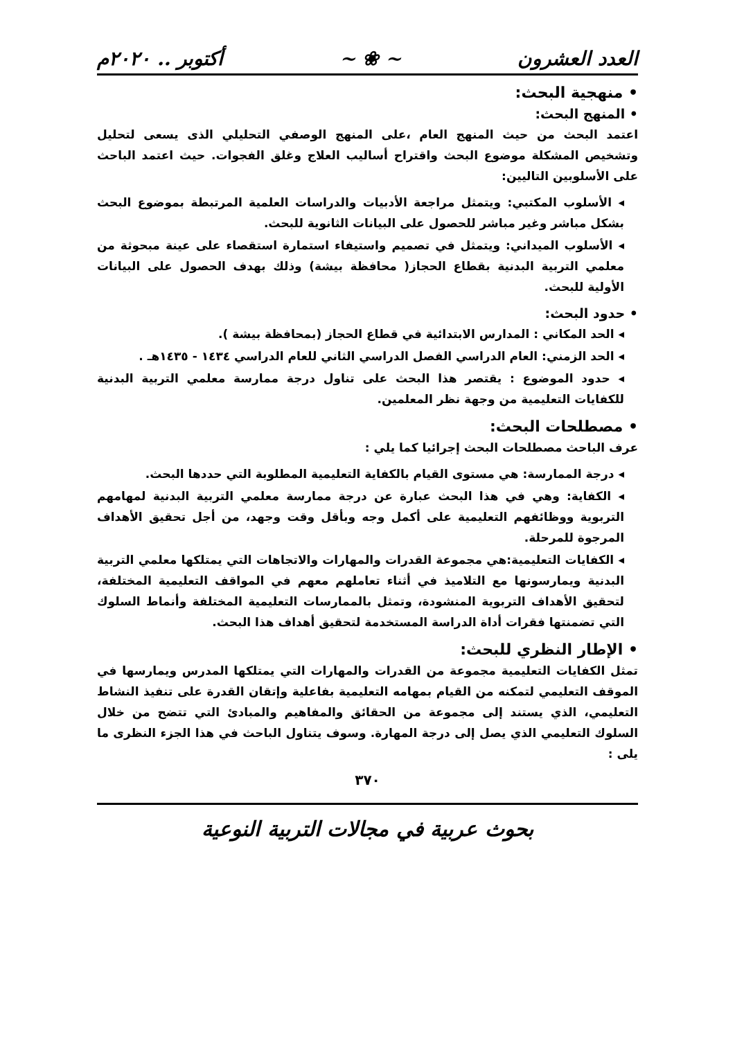العدد العشرون ~ ❀ ~ أكتوبر .. ٢٠٢٠م
• منهجية البحث:
• المنهج البحث:
اعتمد البحث من حيث المنهج العام ،على المنهج الوصفي التحليلي الذى يسعى لتحليل وتشخيص المشكلة موضوع البحث واقتراح أساليب العلاج وغلق الفجوات. حيث اعتمد الباحث على الأسلوبين التاليين:
◂ الأسلوب المكتبي: ويتمثل مراجعة الأدبيات والدراسات العلمية المرتبطة بموضوع البحث بشكل مباشر وغير مباشر للحصول على البيانات الثانوية للبحث.
◂ الأسلوب الميداني: ويتمثل في تصميم واستيفاء استمارة استقصاء على عينة مبحوثة من معلمي التربية البدنية بقطاع الحجاز( محافظة بيشة) وذلك بهدف الحصول على البيانات الأولية للبحث.
• حدود البحث:
◂ الحد المكاني : المدارس الابتدائية في قطاع الحجاز (بمحافظة بيشة ).
◂ الحد الزمني: العام الدراسي الفصل الدراسي الثاني للعام الدراسي ١٤٣٤ - ١٤٣٥هـ .
◂ حدود الموضوع : يقتصر هذا البحث على تناول درجة ممارسة معلمي التربية البدنية للكفايات التعليمية من وجهة نظر المعلمين.
• مصطلحات البحث:
عرف الباحث مصطلحات البحث إجرائيا كما يلي :
◂ درجة الممارسة: هي مستوى القيام بالكفاية التعليمية المطلوبة التي حددها البحث.
◂ الكفاية: وهي في هذا البحث عبارة عن درجة ممارسة معلمي التربية البدنية لمهامهم التربوية ووظائفهم التعليمية على أكمل وجه وبأقل وقت وجهد، من أجل تحقيق الأهداف المرجوة للمرحلة.
◂ الكفايات التعليمية:هي مجموعة القدرات والمهارات والاتجاهات التي يمتلكها معلمي التربية البدنية ويمارسونها مع التلاميذ في أثناء تعاملهم معهم في المواقف التعليمية المختلفة، لتحقيق الأهداف التربوية المنشودة، وتمثل بالممارسات التعليمية المختلفة وأنماط السلوك التي تضمنتها فقرات أداة الدراسة المستخدمة لتحقيق أهداف هذا البحث.
• الإطار النظري للبحث:
تمثل الكفايات التعليمية مجموعة من القدرات والمهارات التي يمتلكها المدرس ويمارسها في الموقف التعليمي لتمكنه من القيام بمهامه التعليمية بفاعلية وإتقان القدرة على تنفيذ النشاط التعليمي، الذي يستند إلى مجموعة من الحقائق والمفاهيم والمبادئ التي تتضح من خلال السلوك التعليمي الذي يصل إلى درجة المهارة. وسوف يتناول الباحث في هذا الجزء النظرى ما يلى :
٣٧٠
بحوث عربية في مجالات التربية النوعية